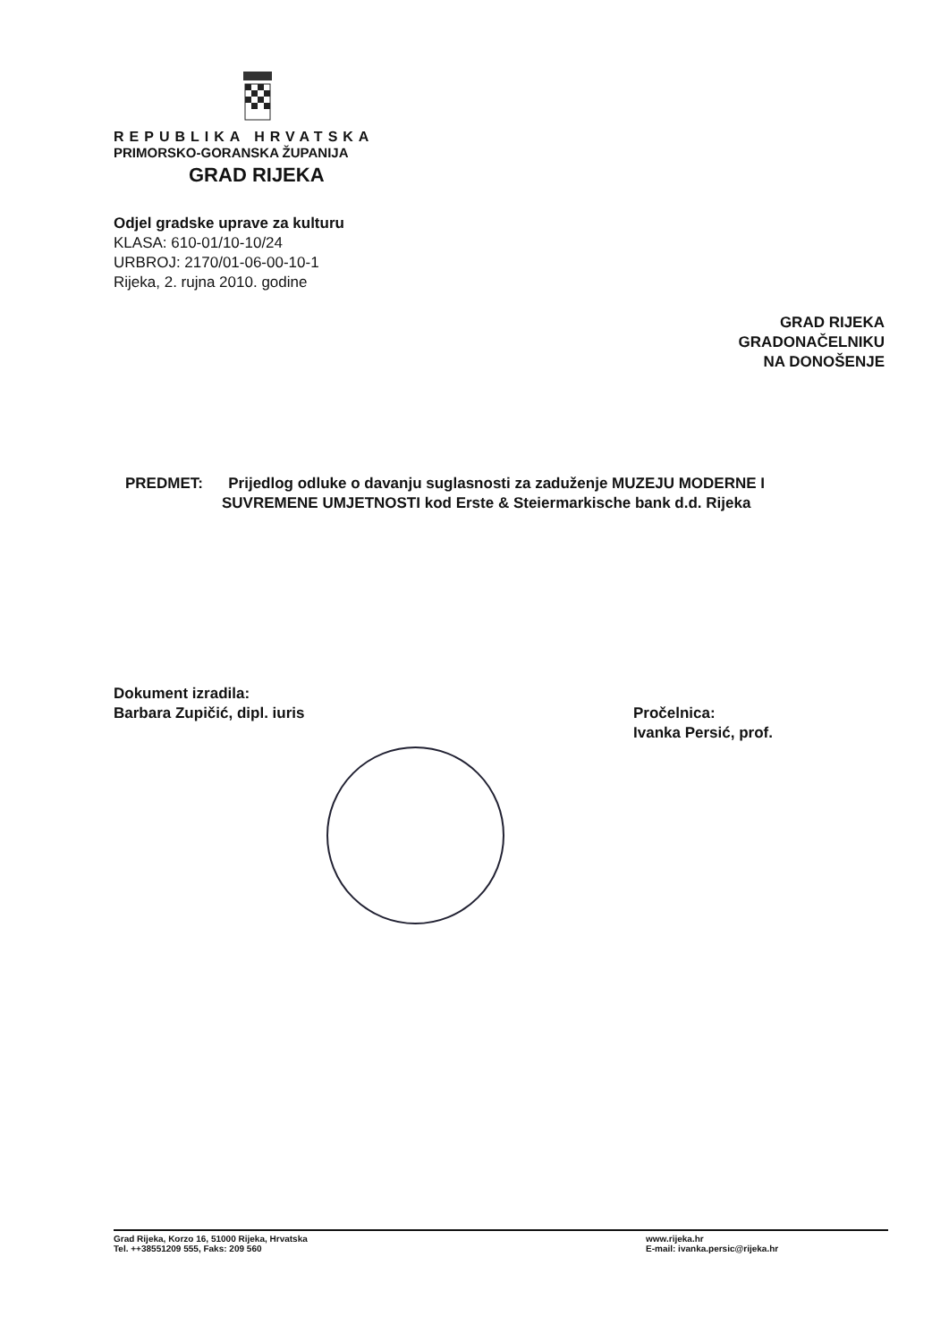REPUBLIKA HRVATSKA
PRIMORSKO-GORANSKA ŽUPANIJA
GRAD RIJEKA
Odjel gradske uprave za kulturu
KLASA: 610-01/10-10/24
URBROJ: 2170/01-06-00-10-1
Rijeka, 2. rujna 2010. godine
GRAD RIJEKA
GRADONAČELNIKU
NA DONOŠENJE
PREDMET: Prijedlog odluke o davanju suglasnosti za zaduženje MUZEJU MODERNE I
SUVREMENE UMJETNOSTI kod Erste & Steiermarkische bank d.d. Rijeka
Dokument izradila:
Barbara Zupičić, dipl. iuris
Pročelnica:
Ivanka Persić, prof.
Grad Rijeka, Korzo 16, 51000 Rijeka, Hrvatska
Tel. ++38551209 555, Faks: 209 560
www.rijeka.hr
E-mail: ivanka.persic@rijeka.hr